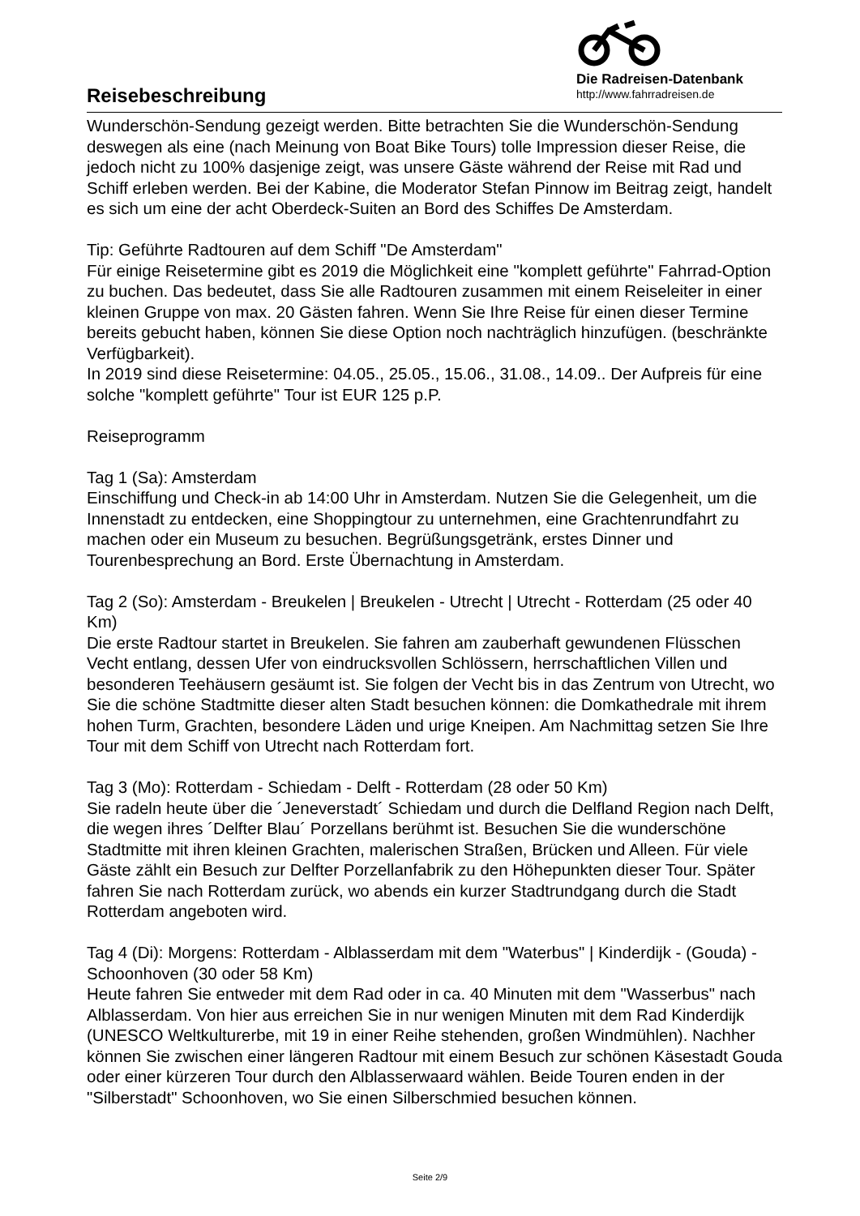Reisebeschreibung
Die Radreisen-Datenbank
http://www.fahrradreisen.de
Wunderschön-Sendung gezeigt werden. Bitte betrachten Sie die Wunderschön-Sendung deswegen als eine (nach Meinung von Boat Bike Tours) tolle Impression dieser Reise, die jedoch nicht zu 100% dasjenige zeigt, was unsere Gäste während der Reise mit Rad und Schiff erleben werden. Bei der Kabine, die Moderator Stefan Pinnow im Beitrag zeigt, handelt es sich um eine der acht Oberdeck-Suiten an Bord des Schiffes De Amsterdam.
Tip: Geführte Radtouren auf dem Schiff "De Amsterdam"
Für einige Reisetermine gibt es 2019 die Möglichkeit eine "komplett geführte" Fahrrad-Option zu buchen. Das bedeutet, dass Sie alle Radtouren zusammen mit einem Reiseleiter in einer kleinen Gruppe von max. 20 Gästen fahren. Wenn Sie Ihre Reise für einen dieser Termine bereits gebucht haben, können Sie diese Option noch nachträglich hinzufügen. (beschränkte Verfügbarkeit).
In 2019 sind diese Reisetermine: 04.05., 25.05., 15.06., 31.08., 14.09.. Der Aufpreis für eine solche "komplett geführte" Tour ist EUR 125 p.P.
Reiseprogramm
Tag 1 (Sa): Amsterdam
Einschiffung und Check-in ab 14:00 Uhr in Amsterdam. Nutzen Sie die Gelegenheit, um die Innenstadt zu entdecken, eine Shoppingtour zu unternehmen, eine Grachtenrundfahrt zu machen oder ein Museum zu besuchen. Begrüßungsgetränk, erstes Dinner und Tourenbesprechung an Bord. Erste Übernachtung in Amsterdam.
Tag 2 (So): Amsterdam - Breukelen | Breukelen - Utrecht | Utrecht - Rotterdam (25 oder 40 Km)
Die erste Radtour startet in Breukelen. Sie fahren am zauberhaft gewundenen Flüsschen Vecht entlang, dessen Ufer von eindrucksvollen Schlössern, herrschaftlichen Villen und besonderen Teehäusern gesäumt ist. Sie folgen der Vecht bis in das Zentrum von Utrecht, wo Sie die schöne Stadtmitte dieser alten Stadt besuchen können: die Domkathedrale mit ihrem hohen Turm, Grachten, besondere Läden und urige Kneipen. Am Nachmittag setzen Sie Ihre Tour mit dem Schiff von Utrecht nach Rotterdam fort.
Tag 3 (Mo): Rotterdam - Schiedam - Delft - Rotterdam (28 oder 50 Km)
Sie radeln heute über die ´Jeneverstadt´ Schiedam und durch die Delfland Region nach Delft, die wegen ihres ´Delfter Blau´ Porzellans berühmt ist. Besuchen Sie die wunderschöne Stadtmitte mit ihren kleinen Grachten, malerischen Straßen, Brücken und Alleen. Für viele Gäste zählt ein Besuch zur Delfter Porzellanfabrik zu den Höhepunkten dieser Tour. Später fahren Sie nach Rotterdam zurück, wo abends ein kurzer Stadtrundgang durch die Stadt Rotterdam angeboten wird.
Tag 4 (Di): Morgens: Rotterdam - Alblasserdam mit dem "Waterbus" | Kinderdijk - (Gouda) - Schoonhoven (30 oder 58 Km)
Heute fahren Sie entweder mit dem Rad oder in ca. 40 Minuten mit dem "Wasserbus" nach Alblasserdam. Von hier aus erreichen Sie in nur wenigen Minuten mit dem Rad Kinderdijk (UNESCO Weltkulturerbe, mit 19 in einer Reihe stehenden, großen Windmühlen). Nachher können Sie zwischen einer längeren Radtour mit einem Besuch zur schönen Käsestadt Gouda oder einer kürzeren Tour durch den Alblasserwaard wählen. Beide Touren enden in der "Silberstadt" Schoonhoven, wo Sie einen Silberschmied besuchen können.
Seite 2/9